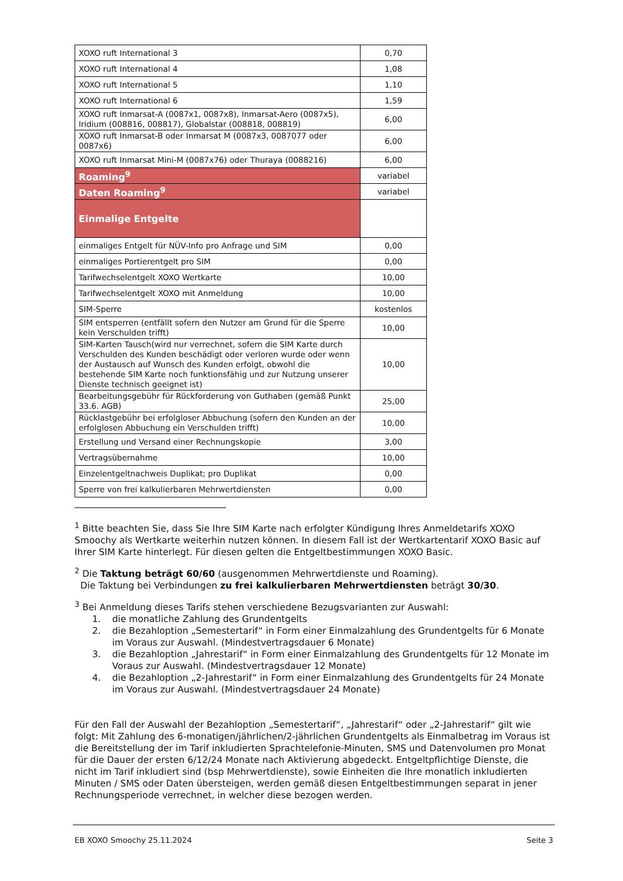| XOXO ruft International 3 | 0,70 |
| XOXO ruft International 4 | 1,08 |
| XOXO ruft International 5 | 1,10 |
| XOXO ruft International 6 | 1,59 |
| XOXO ruft Inmarsat-A (0087x1, 0087x8), Inmarsat-Aero (0087x5), Iridium (008816, 008817), Globalstar (008818, 008819) | 6,00 |
| XOXO ruft Inmarsat-B oder Inmarsat M (0087x3, 0087077 oder 0087x6) | 6,00 |
| XOXO ruft Inmarsat Mini-M (0087x76) oder Thuraya (0088216) | 6,00 |
| Roaming<sup>9</sup> | variabel |
| Daten Roaming<sup>9</sup> | variabel |
| Einmalige Entgelte | |
| einmaliges Entgelt für NÜV-Info pro Anfrage und SIM | 0,00 |
| einmaliges Portierentgelt pro SIM | 0,00 |
| Tarifwechselentgelt XOXO Wertkarte | 10,00 |
| Tarifwechselentgelt XOXO mit Anmeldung | 10,00 |
| SIM-Sperre | kostenlos |
| SIM entsperren (entfällt sofern den Nutzer am Grund für die Sperre kein Verschulden trifft) | 10,00 |
| SIM-Karten Tausch(wird nur verrechnet, sofern die SIM Karte durch Verschulden des Kunden beschädigt oder verloren wurde oder wenn der Austausch auf Wunsch des Kunden erfolgt, obwohl die bestehende SIM Karte noch funktionsfähig und zur Nutzung unserer Dienste technisch geeignet ist) | 10,00 |
| Bearbeitungsgebühr für Rückforderung von Guthaben (gemäß Punkt 33.6. AGB) | 25,00 |
| Rücklastgebühr bei erfolgloser Abbuchung (sofern den Kunden an der erfolglosen Abbuchung ein Verschulden trifft) | 10,00 |
| Erstellung und Versand einer Rechnungskopie | 3,00 |
| Vertragsübernahme | 10,00 |
| Einzelentgeltnachweis Duplikat; pro Duplikat | 0,00 |
| Sperre von frei kalkulierbaren Mehrwertdiensten | 0,00 |
<sup>1</sup> Bitte beachten Sie, dass Sie Ihre SIM Karte nach erfolgter Kündigung Ihres Anmeldetarifs XOXO Smoochy als Wertkarte weiterhin nutzen können. In diesem Fall ist der Wertkartentarif XOXO Basic auf Ihrer SIM Karte hinterlegt. Für diesen gelten die Entgeltbestimmungen XOXO Basic.
<sup>2</sup> Die Taktung beträgt 60/60 (ausgenommen Mehrwertdienste und Roaming).
Die Taktung bei Verbindungen zu frei kalkulierbaren Mehrwertdiensten beträgt 30/30.
<sup>3</sup> Bei Anmeldung dieses Tarifs stehen verschiedene Bezugsvarianten zur Auswahl:
1. die monatliche Zahlung des Grundentgelts
2. die Bezahloption „Semestertarif“ in Form einer Einmalzahlung des Grundentgelts für 6 Monate im Voraus zur Auswahl. (Mindestvertragsdauer 6 Monate)
3. die Bezahloption „Jahrestarif“ in Form einer Einmalzahlung des Grundentgelts für 12 Monate im Voraus zur Auswahl. (Mindestvertragsdauer 12 Monate)
4. die Bezahloption „2-Jahrestarif“ in Form einer Einmalzahlung des Grundentgelts für 24 Monate im Voraus zur Auswahl. (Mindestvertragsdauer 24 Monate)
Für den Fall der Auswahl der Bezahloption „Semestertarif“, „Jahrestarif“ oder „2-Jahrestarif“ gilt wie folgt: Mit Zahlung des 6-monatigen/jährlichen/2-jährlichen Grundentgelts als Einmalbetrag im Voraus ist die Bereitstellung der im Tarif inkludierten Sprachtelefonie-Minuten, SMS und Datenvolumen pro Monat für die Dauer der ersten 6/12/24 Monate nach Aktivierung abgedeckt. Entgeltpflichtige Dienste, die nicht im Tarif inkludiert sind (bsp Mehrwertdienste), sowie Einheiten die Ihre monatlich inkludierten Minuten / SMS oder Daten übersteigen, werden gemäß diesen Entgeltbestimmungen separat in jener Rechnungsperiode verrechnet, in welcher diese bezogen werden.
EB XOXO Smoochy 25.11.2024 Seite 3